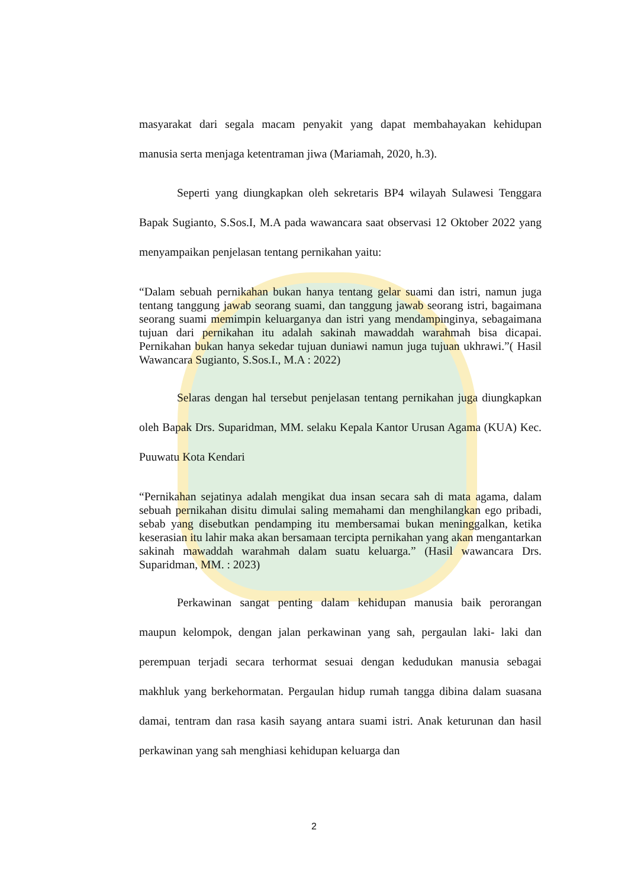masyarakat dari segala macam penyakit yang dapat membahayakan kehidupan manusia serta menjaga ketentraman jiwa (Mariamah, 2020, h.3).
Seperti yang diungkapkan oleh sekretaris BP4 wilayah Sulawesi Tenggara Bapak Sugianto, S.Sos.I, M.A pada wawancara saat observasi 12 Oktober 2022 yang menyampaikan penjelasan tentang pernikahan yaitu:
“Dalam sebuah pernikahan bukan hanya tentang gelar suami dan istri, namun juga tentang tanggung jawab seorang suami, dan tanggung jawab seorang istri, bagaimana seorang suami memimpin keluarganya dan istri yang mendampinginya, sebagaimana tujuan dari pernikahan itu adalah sakinah mawaddah warahmah bisa dicapai. Pernikahan bukan hanya sekedar tujuan duniawi namun juga tujuan ukhrawi.”( Hasil Wawancara Sugianto, S.Sos.I., M.A : 2022)
Selaras dengan hal tersebut penjelasan tentang pernikahan juga diungkapkan oleh Bapak Drs. Suparidman, MM. selaku Kepala Kantor Urusan Agama (KUA) Kec. Puuwatu Kota Kendari
“Pernikahan sejatinya adalah mengikat dua insan secara sah di mata agama, dalam sebuah pernikahan disitu dimulai saling memahami dan menghilangkan ego pribadi, sebab yang disebutkan pendamping itu membersamai bukan meninggalkan, ketika keserasian itu lahir maka akan bersamaan tercipta pernikahan yang akan mengantarkan sakinah mawaddah warahmah dalam suatu keluarga.” (Hasil wawancara Drs. Suparidman, MM. : 2023)
Perkawinan sangat penting dalam kehidupan manusia baik perorangan maupun kelompok, dengan jalan perkawinan yang sah, pergaulan laki- laki dan perempuan terjadi secara terhormat sesuai dengan kedudukan manusia sebagai makhluk yang berkehormatan. Pergaulan hidup rumah tangga dibina dalam suasana damai, tentram dan rasa kasih sayang antara suami istri. Anak keturunan dan hasil perkawinan yang sah menghiasi kehidupan keluarga dan
2